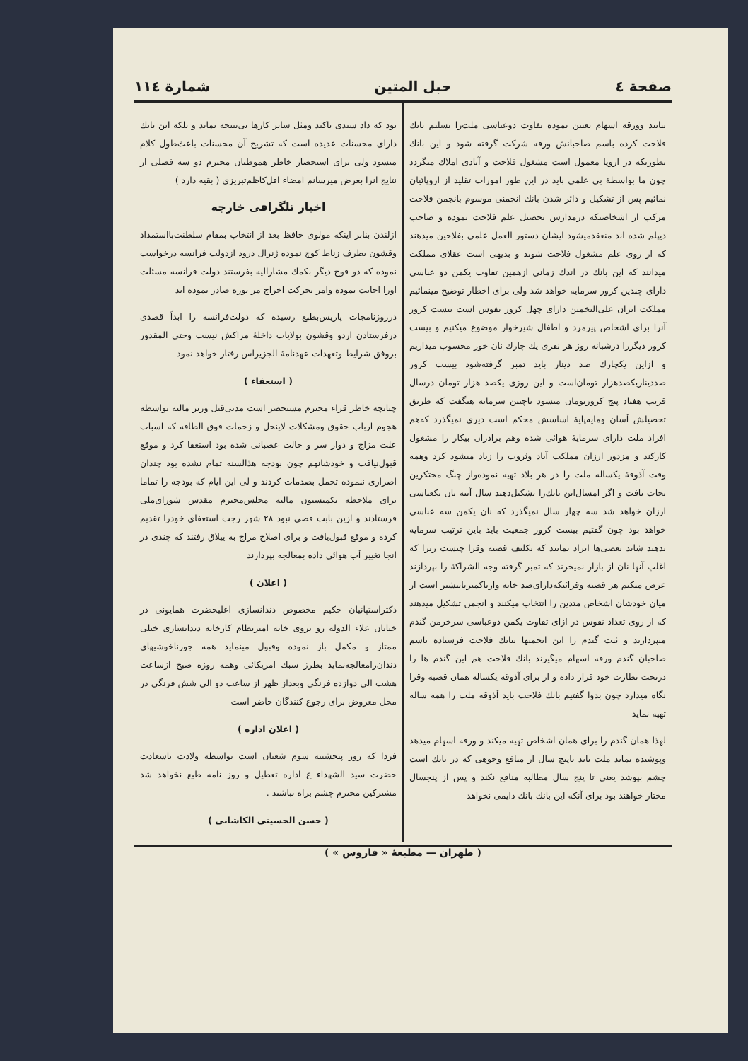صفحة ٤ حبل المتين شمارة ١١٤
بیایند وورقه اسهام تعیین نموده تفاوت دوعباسی ملت‌را تسلیم بانك فلاحت کرده باسم صاحبانش ورقه شرکت گرفته شود و این بانك بطوریکه در اروپا معمول است مشغول فلاحت و آبادی املاك میگردد چون ما بواسطهٔ بی علمی باید در این طور امورات تقلید از اروپائیان نمائیم پس از تشکیل و دائر شدن بانك انجمنی موسوم بانجمن فلاحت مرکب از اشخاصیکه درمدارس تحصیل علم فلاحت نموده و صاحب دیپلم شده اند منعقدمیشود ایشان دستور العمل علمی بفلاحین میدهند که از روی علم مشغول فلاحت شوند و بدیهی است عقلای مملکت میدانند که این بانك در اندك زمانی ازهمین تفاوت یکمن دو عباسی دارای چندین کرور سرمایه خواهد شد ولی برای اخطار توضیح مینمائیم مملکت ایران علی‌التخمین دارای چهل کرور نفوس است بیست کرور آنرا برای اشخاص پیرمرد و اطفال شیرخوار موضوع میکنیم و بیست کرور دیگررا درشبانه روز هر نفری یك چارك نان خور محسوب میداریم و ازاین یکچارك صد دینار باید تمبر گرفته‌شود بیست کرور صددیناریکصدهزار تومان‌است و این روزی یکصد هزار تومان درسال قریب هفتاد پنج کرورتومان میشود باچنین سرمایه هنگفت که طریق تحصیلش آسان ومایه‌پایهٔ اساسش محکم است دیری نمیگذرد که‌هم افراد ملت دارای سرمایهٔ هوائی شده وهم برادران بیکار را مشغول کارکند و مزدور ارزان مملکت آباد وثروت را زیاد میشود کرد وهمه وقت آذوقهٔ یکساله ملت را در هر بلاد تهیه نموده‌واز چنگ محتکرین نجات یافت و اگر امسال‌این بانك‌را تشکیل‌دهند سال آتیه نان یکعباسی ارزان خواهد شد سه چهار سال نمیگذرد که نان یکمن سه عباسی خواهد بود چون گفتیم بیست کرور جمعیت باید باین ترتیب سرمایه بدهند شاید بعضی‌ها ایراد نمایند که تکلیف قصبه وقرا چیست زیرا که اغلب آنها نان از بازار نمیخرند که تمبر گرفته وجه الشراکة را بپردازند عرض میکنم هر قصبه وقرائیکه‌دارای‌صد خانه واریاکمتریابیشتر است از میان خودشان اشخاص متدین را انتخاب میکنند و انجمن تشکیل میدهند که از روی تعداد نفوس در ازای تفاوت یکمن دوعباسی سرخرمن گندم میپردازند و ثبت گندم را این انجمنها ببانك فلاحت فرستاده باسم صاحبان گندم ورقه اسهام میگیرند بانك فلاحت هم این گندم ها را درتحت نظارت خود قرار داده و از برای آذوقه یکساله همان قصبه وقرا نگاه میدارد چون بدوا گفتیم بانك فلاحت باید آذوقه ملت را همه ساله تهیه نماید
لهذا همان گندم را برای همان اشخاص تهیه میکند و ورقه اسهام میدهد وپوشیده نماند ملت باید تاپنج سال از منافع وجوهی که در بانك است چشم بپوشد یعنی تا پنج سال مطالبه منافع نکند و پس از پنجسال مختار خواهند بود برای آنکه این بانك بانك دایمی نخواهد
بود که داد ستدی باکند ومثل سایر کارها بی‌نتیجه بماند و بلکه این بانك دارای محسنات عدیده است که تشریح آن محسنات باعث‌طول کلام میشود ولی برای استحضار خاطر هموطنان محترم دو سه فصلی از نتایج انرا بعرض میرسانم امضاء اقل‌کاظم‌تبریزی ( بقیه دارد )
اخبار تلگرافی خارجه
ازلندن بنابر اینکه مولوی حافظ بعد از انتخاب بمقام سلطنت‌بااستمداد وقشون بطرف زناط کوچ نموده ژنرال درود ازدولت فرانسه درخواست نموده که دو فوج دیگر بکمك مشارالیه بفرستند دولت فرانسه مسئلت اورا اجابت نموده وامر بحرکت اخراج مز بوره صادر نموده اند
درروزنامجات پاریس‌بطبع رسیده که دولت‌فرانسه را ابداً قصدی درفرستادن اردو وقشون بولایات داخلهٔ مراکش نیست وحتی المقدور بروفق شرایط وتعهدات عهدنامهٔ الجزیراس رفتار خواهد نمود
( استعفاء )
چنانچه خاطر قراء محترم مستحضر است مدتی‌قبل وزیر مالیه بواسطه هجوم ارباب حقوق ومشکلات لاینحل و زحمات فوق الطاقه که اسباب علت مزاج و دوار سر و حالت عصبانی شده بود استعفا کرد و موقع قبول‌نیافت و خودشانهم چون بودجه هذالسنه تمام نشده بود چندان اصراری ننموده تحمل بصدمات کردند و لی این ایام که بودجه را تماما برای ملاحظه بکمیسیون مالیه مجلس‌محترم مقدس شورای‌ملی فرستادند و ازین بابت قصی نبود ۲۸ شهر رجب استعفای خودرا تقدیم کرده و موقع قبول‌یافت و برای اصلاح مزاج به ییلاق رفتند که چندی در انجا تغییر آب هوائی داده بمعالجه بپردازند
( اعلان )
دکتراستپانیان حکیم مخصوص دندانسازی اعلیحضرت همایونی در خیابان علاء الدوله رو بروی خانه امیرنظام کارخانه دندانسازی خیلی ممتاز و مکمل باز نموده وقبول مینماید همه جورناخوشیهای دندان‌رامعالجه‌نماید بطرز سبك امریکائی وهمه روزه صبح ازساعت هشت الی دوازده فرنگی وبعداز ظهر از ساعت دو الی شش فرنگی در محل معروض برای رجوع کنندگان حاضر است
( اعلان اداره )
فردا که روز پنجشنبه سوم شعبان است بواسطه ولادت باسعادت حضرت سید الشهداء ع اداره تعطیل و روز نامه طبع نخواهد شد مشترکین محترم چشم براه نباشند .
( حسن الحسینی الکاشانی )
( طهران — مطبعهٔ « فاروس » )